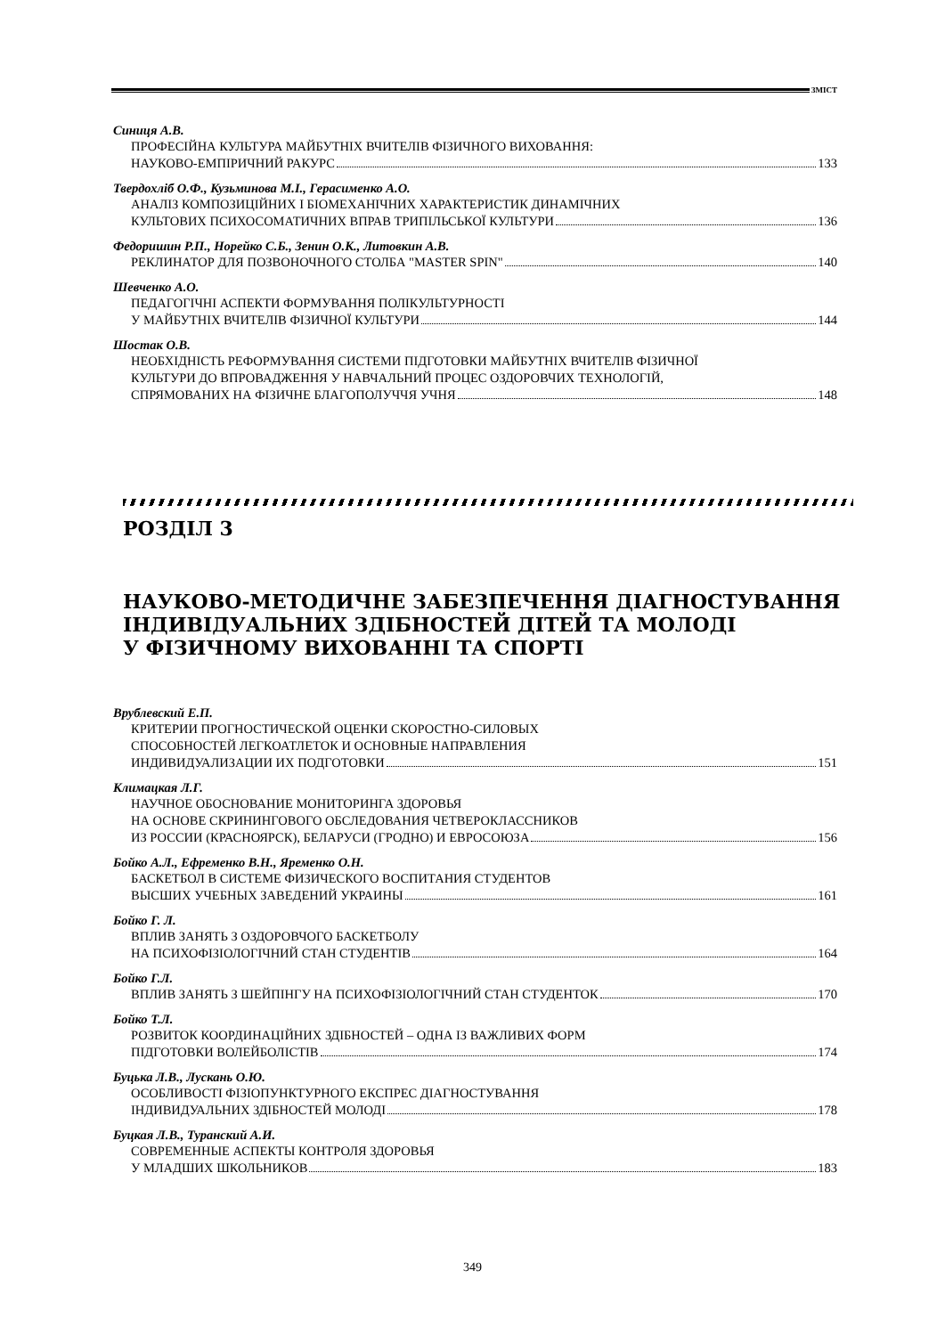ЗМІСТ
Синиця А.В.
ПРОФЕСІЙНА КУЛЬТУРА МАЙБУТНІХ ВЧИТЕЛІВ ФІЗИЧНОГО ВИХОВАННЯ:
НАУКОВО-ЕМПІРИЧНИЙ РАКУРС 133
Твердохліб О.Ф., Кузьминова М.І., Герасименко А.О.
АНАЛІЗ КОМПОЗИЦІЙНИХ І БІОМЕХАНІЧНИХ ХАРАКТЕРИСТИК ДИНАМІЧНИХ
КУЛЬТОВИХ ПСИХОСОМАТИЧНИХ ВПРАВ ТРИПІЛЬСЬКОЇ КУЛЬТУРИ 136
Федоришин Р.П., Норейко С.Б., Зенин О.К., Литовкин А.В.
РЕКЛИНАТОР ДЛЯ ПОЗВОНОЧНОГО СТОЛБА "MASTER SPIN" 140
Шевченко А.О.
ПЕДАГОГІЧНІ АСПЕКТИ ФОРМУВАННЯ ПОЛІКУЛЬТУРНОСТІ
У МАЙБУТНІХ ВЧИТЕЛІВ ФІЗИЧНОЇ КУЛЬТУРИ 144
Шостак О.В.
НЕОБХІДНІСТЬ РЕФОРМУВАННЯ СИСТЕМИ ПІДГОТОВКИ МАЙБУТНІХ ВЧИТЕЛІВ ФІЗИЧНОЇ
КУЛЬТУРИ ДО ВПРОВАДЖЕННЯ У НАВЧАЛЬНИЙ ПРОЦЕС ОЗДОРОВЧИХ ТЕХНОЛОГІЙ,
СПРЯМОВАНИХ НА ФІЗИЧНЕ БЛАГОПОЛУЧЧЯ УЧНЯ 148
РОЗДІЛ 3
НАУКОВО-МЕТОДИЧНЕ ЗАБЕЗПЕЧЕННЯ ДІАГНОСТУВАННЯ
ІНДИВІДУАЛЬНИХ ЗДІБНОСТЕЙ ДІТЕЙ ТА МОЛОДІ
У ФІЗИЧНОМУ ВИХОВАННІ ТА СПОРТІ
Врублевский Е.П.
КРИТЕРИИ ПРОГНОСТИЧЕСКОЙ ОЦЕНКИ СКОРОСТНО-СИЛОВЫХ
СПОСОБНОСТЕЙ ЛЕГКОАТЛЕТОК И ОСНОВНЫЕ НАПРАВЛЕНИЯ
ИНДИВИДУАЛИЗАЦИИ ИХ ПОДГОТОВКИ 151
Климацкая Л.Г.
НАУЧНОЕ ОБОСНОВАНИЕ МОНИТОРИНГА ЗДОРОВЬЯ
НА ОСНОВЕ СКРИНИНГОВОГО ОБСЛЕДОВАНИЯ ЧЕТВЕРОКЛАССНИКОВ
ИЗ РОССИИ (КРАСНОЯРСК), БЕЛАРУСИ (ГРОДНО) И ЕВРОСОЮЗА 156
Бойко А.Л., Ефременко В.Н., Яременко О.Н.
БАСКЕТБОЛ В СИСТЕМЕ ФИЗИЧЕСКОГО ВОСПИТАНИЯ СТУДЕНТОВ
ВЫСШИХ УЧЕБНЫХ ЗАВЕДЕНИЙ УКРАИНЫ 161
Бойко Г. Л.
ВПЛИВ ЗАНЯТЬ З ОЗДОРОВЧОГО БАСКЕТБОЛУ
НА ПСИХОФІЗІОЛОГІЧНИЙ СТАН СТУДЕНТІВ 164
Бойко Г.Л.
ВПЛИВ ЗАНЯТЬ З ШЕЙПІНГУ НА ПСИХОФІЗІОЛОГІЧНИЙ СТАН СТУДЕНТОК 170
Бойко Т.Л.
РОЗВИТОК КООРДИНАЦІЙНИХ ЗДІБНОСТЕЙ – ОДНА ІЗ ВАЖЛИВИХ ФОРМ
ПІДГОТОВКИ ВОЛЕЙБОЛІСТІВ 174
Буцька Л.В., Лускань О.Ю.
ОСОБЛИВОСТІ ФІЗІОПУНКТУРНОГО ЕКСПРЕС ДІАГНОСТУВАННЯ
ІНДИВИДУАЛЬНИХ ЗДІБНОСТЕЙ МОЛОДІ 178
Буцкая Л.В., Туранский А.И.
СОВРЕМЕННЫЕ АСПЕКТЫ КОНТРОЛЯ ЗДОРОВЬЯ
У МЛАДШИХ ШКОЛЬНИКОВ 183
349